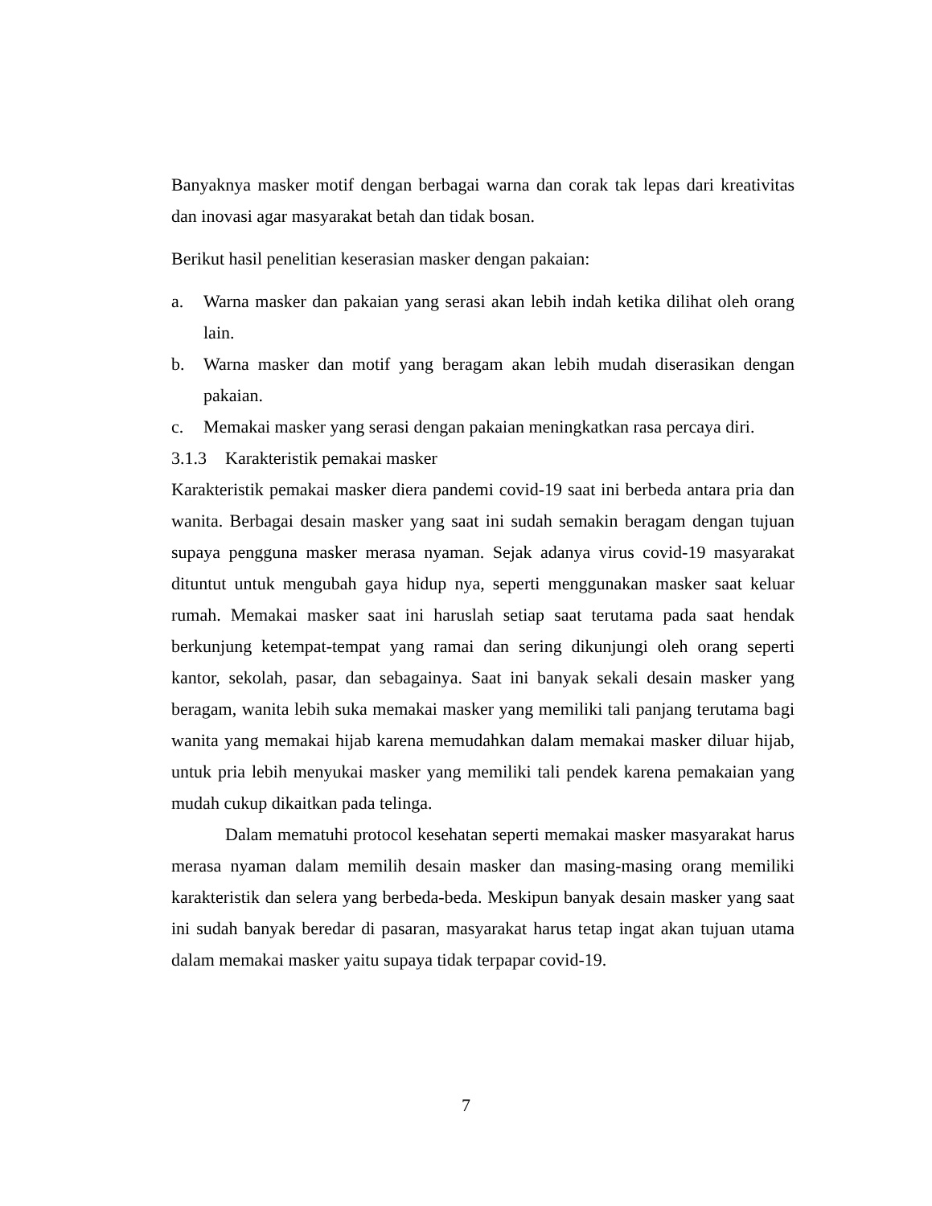Banyaknya masker motif dengan berbagai warna dan corak tak lepas dari kreativitas dan inovasi agar masyarakat betah dan tidak bosan.
Berikut hasil penelitian keserasian masker dengan pakaian:
a. Warna masker dan pakaian yang serasi akan lebih indah ketika dilihat oleh orang lain.
b. Warna masker dan motif yang beragam akan lebih mudah diserasikan dengan pakaian.
c. Memakai masker yang serasi dengan pakaian meningkatkan rasa percaya diri.
3.1.3 Karakteristik pemakai masker
Karakteristik pemakai masker diera pandemi covid-19 saat ini berbeda antara pria dan wanita. Berbagai desain masker yang saat ini sudah semakin beragam dengan tujuan supaya pengguna masker merasa nyaman. Sejak adanya virus covid-19 masyarakat dituntut untuk mengubah gaya hidup nya, seperti menggunakan masker saat keluar rumah. Memakai masker saat ini haruslah setiap saat terutama pada saat hendak berkunjung ketempat-tempat yang ramai dan sering dikunjungi oleh orang seperti kantor, sekolah, pasar, dan sebagainya. Saat ini banyak sekali desain masker yang beragam, wanita lebih suka memakai masker yang memiliki tali panjang terutama bagi wanita yang memakai hijab karena memudahkan dalam memakai masker diluar hijab, untuk pria lebih menyukai masker yang memiliki tali pendek karena pemakaian yang mudah cukup dikaitkan pada telinga.
Dalam mematuhi protocol kesehatan seperti memakai masker masyarakat harus merasa nyaman dalam memilih desain masker dan masing-masing orang memiliki karakteristik dan selera yang berbeda-beda. Meskipun banyak desain masker yang saat ini sudah banyak beredar di pasaran, masyarakat harus tetap ingat akan tujuan utama dalam memakai masker yaitu supaya tidak terpapar covid-19.
7